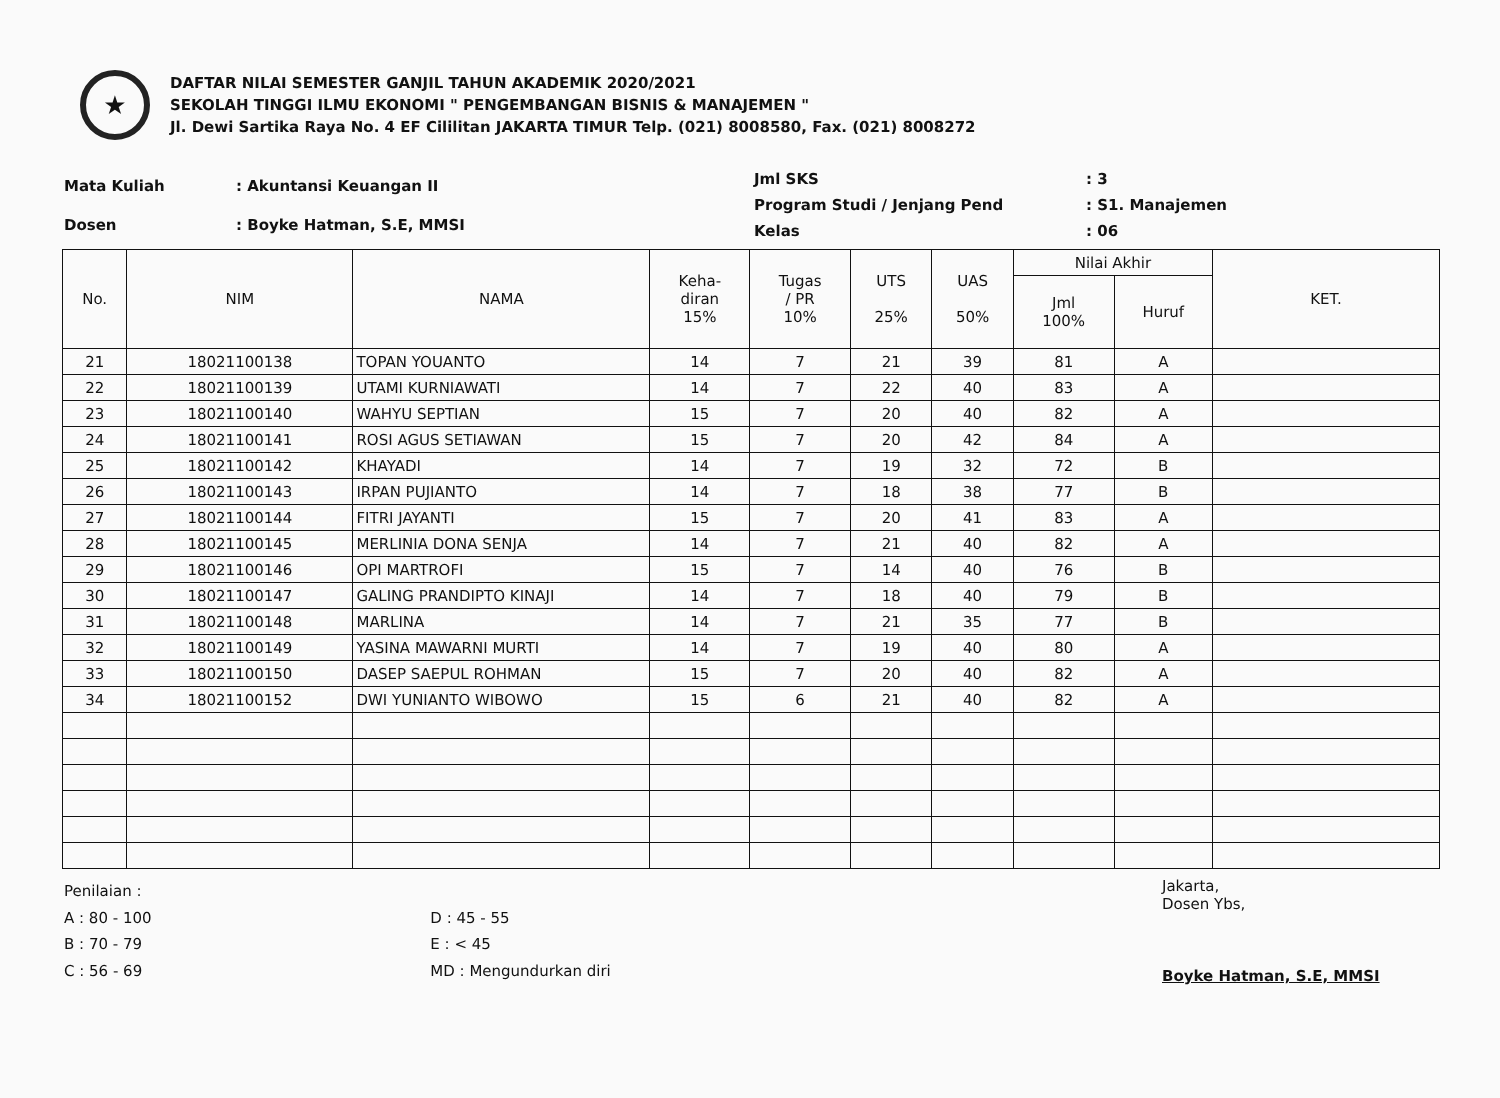★
DAFTAR NILAI SEMESTER GANJIL TAHUN AKADEMIK 2020/2021
SEKOLAH TINGGI ILMU EKONOMI " PENGEMBANGAN BISNIS & MANAJEMEN "
Jl. Dewi Sartika Raya No. 4 EF Cililitan JAKARTA TIMUR Telp. (021) 8008580, Fax. (021) 8008272
| Mata Kuliah | : Akuntansi Keuangan II |
| Dosen | : Boyke Hatman, S.E, MMSI |
| Jml SKS | : 3 |
| Program Studi / Jenjang Pend | : S1. Manajemen |
| Kelas | : 06 |
| No. | NIM | NAMA | Keha- diran 15% | Tugas / PR 10% | UTS 25% | UAS 50% | Nilai Akhir | | KET. |
| --- | --- | --- | --- | --- | --- | --- | --- | --- | --- |
| | | | | | | | Jml 100% | Huruf | |
| 21 | 18021100138 | TOPAN YOUANTO | 14 | 7 | 21 | 39 | 81 | A | |
| 22 | 18021100139 | UTAMI KURNIAWATI | 14 | 7 | 22 | 40 | 83 | A | |
| 23 | 18021100140 | WAHYU SEPTIAN | 15 | 7 | 20 | 40 | 82 | A | |
| 24 | 18021100141 | ROSI AGUS SETIAWAN | 15 | 7 | 20 | 42 | 84 | A | |
| 25 | 18021100142 | KHAYADI | 14 | 7 | 19 | 32 | 72 | B | |
| 26 | 18021100143 | IRPAN PUJIANTO | 14 | 7 | 18 | 38 | 77 | B | |
| 27 | 18021100144 | FITRI JAYANTI | 15 | 7 | 20 | 41 | 83 | A | |
| 28 | 18021100145 | MERLINIA DONA SENJA | 14 | 7 | 21 | 40 | 82 | A | |
| 29 | 18021100146 | OPI MARTROFI | 15 | 7 | 14 | 40 | 76 | B | |
| 30 | 18021100147 | GALING PRANDIPTO KINAJI | 14 | 7 | 18 | 40 | 79 | B | |
| 31 | 18021100148 | MARLINA | 14 | 7 | 21 | 35 | 77 | B | |
| 32 | 18021100149 | YASINA MAWARNI MURTI | 14 | 7 | 19 | 40 | 80 | A | |
| 33 | 18021100150 | DASEP SAEPUL ROHMAN | 15 | 7 | 20 | 40 | 82 | A | |
| 34 | 18021100152 | DWI YUNIANTO WIBOWO | 15 | 6 | 21 | 40 | 82 | A | |
| Penilaian : | |
| A : 80 - 100 | D : 45 - 55 |
| B : 70 - 79 | E : < 45 |
| C : 56 - 69 | MD : Mengundurkan diri |
Jakarta,
Dosen Ybs,
Boyke Hatman, S.E, MMSI